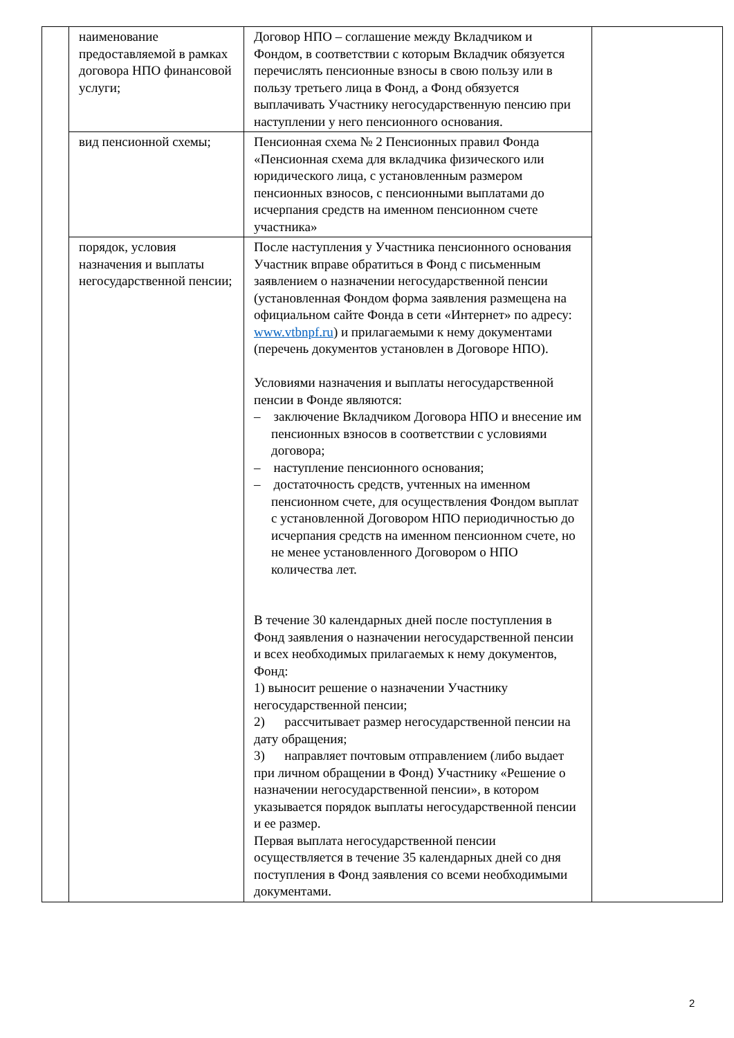| | наименование предоставляемой в рамках договора НПО финансовой услуги; | Договор НПО – соглашение между Вкладчиком и Фондом, в соответствии с которым Вкладчик обязуется перечислять пенсионные взносы в свою пользу или в пользу третьего лица в Фонд, а Фонд обязуется выплачивать Участнику негосударственную пенсию при наступлении у него пенсионного основания. | |
| | вид пенсионной схемы; | Пенсионная схема № 2 Пенсионных правил Фонда «Пенсионная схема для вкладчика физического или юридического лица, с установленным размером пенсионных взносов, с пенсионными выплатами до исчерпания средств на именном пенсионном счете участника» | |
| | порядок, условия назначения и выплаты негосударственной пенсии; | После наступления у Участника пенсионного основания Участник вправе обратиться в Фонд с письменным заявлением о назначении негосударственной пенсии (установленная Фондом форма заявления размещена на официальном сайте Фонда в сети «Интернет» по адресу: www.vtbnpf.ru ) и прилагаемыми к нему документами (перечень документов установлен в Договоре НПО). Условиями назначения и выплаты негосударственной пенсии в Фонде являются: – заключение Вкладчиком Договора НПО и внесение им пенсионных взносов в соответствии с условиями договора; – наступление пенсионного основания; – достаточность средств, учтенных на именном пенсионном счете, для осуществления Фондом выплат с установленной Договором НПО периодичностью до исчерпания средств на именном пенсионном счете, но не менее установленного Договором о НПО количества лет. В течение 30 календарных дней после поступления в Фонд заявления о назначении негосударственной пенсии и всех необходимых прилагаемых к нему документов, Фонд: 1) выносит решение о назначении Участнику негосударственной пенсии; 2) рассчитывает размер негосударственной пенсии на дату обращения; 3) направляет почтовым отправлением (либо выдает при личном обращении в Фонд) Участнику «Решение о назначении негосударственной пенсии», в котором указывается порядок выплаты негосударственной пенсии и ее размер. Первая выплата негосударственной пенсии осуществляется в течение 35 календарных дней со дня поступления в Фонд заявления со всеми необходимыми документами. | |
2